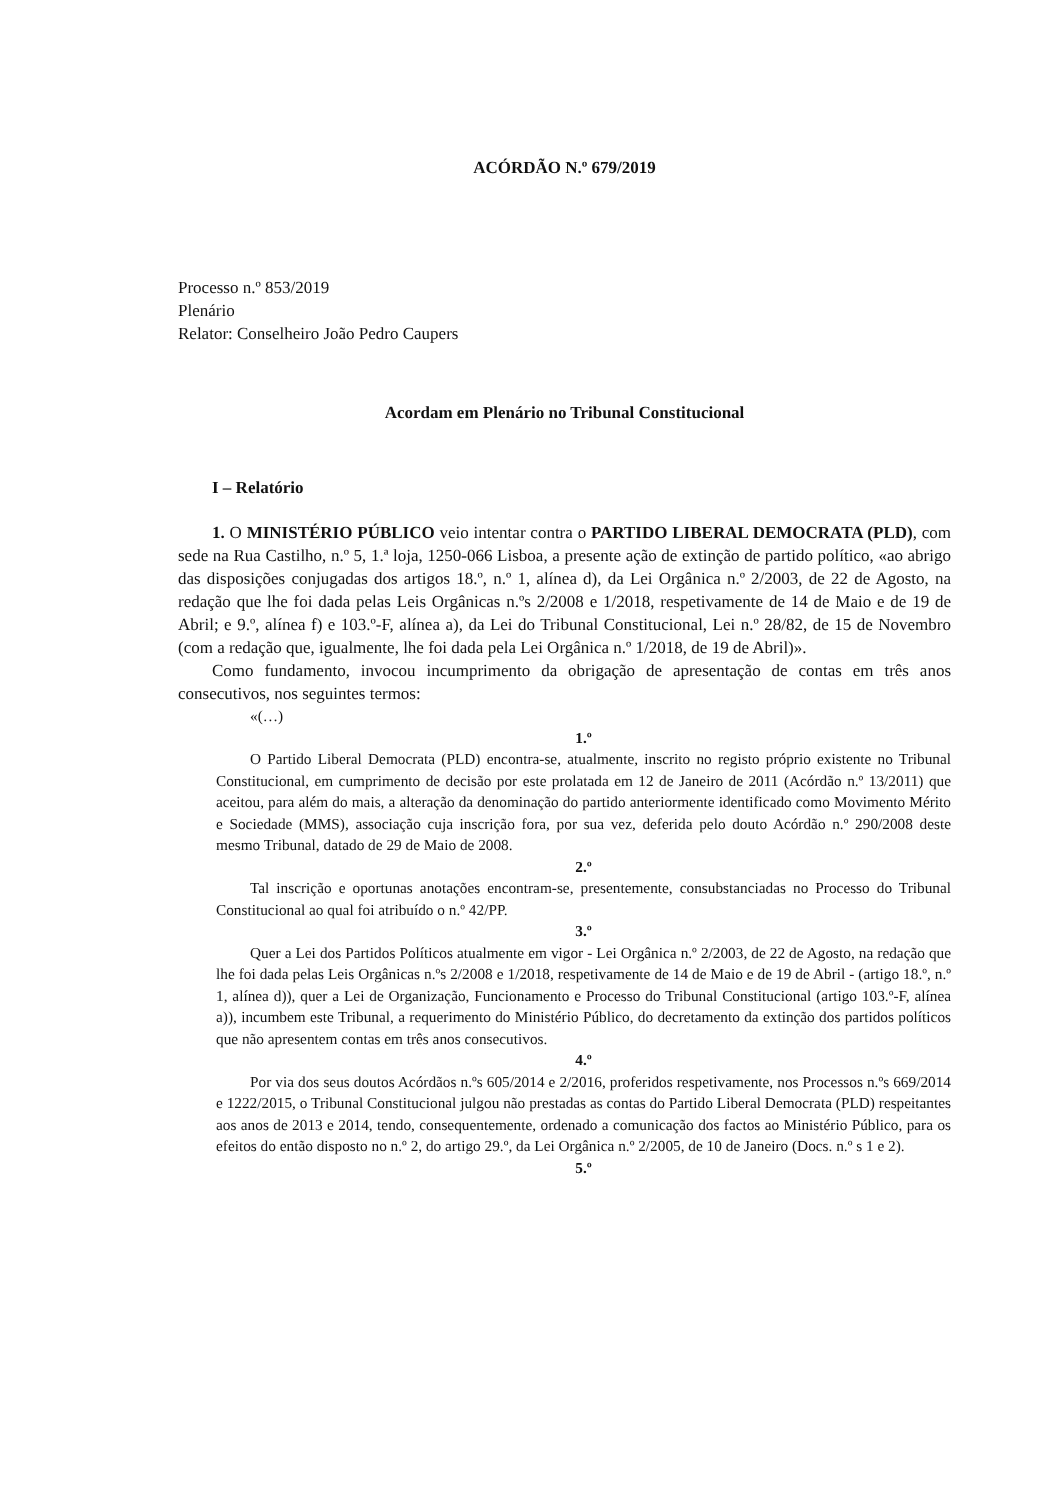ACÓRDÃO N.º 679/2019
Processo n.º 853/2019
Plenário
Relator: Conselheiro João Pedro Caupers
Acordam em Plenário no Tribunal Constitucional
I – Relatório
1. O MINISTÉRIO PÚBLICO veio intentar contra o PARTIDO LIBERAL DEMOCRATA (PLD), com sede na Rua Castilho, n.º 5, 1.ª loja, 1250-066 Lisboa, a presente ação de extinção de partido político, «ao abrigo das disposições conjugadas dos artigos 18.º, n.º 1, alínea d), da Lei Orgânica n.º 2/2003, de 22 de Agosto, na redação que lhe foi dada pelas Leis Orgânicas n.ºs 2/2008 e 1/2018, respetivamente de 14 de Maio e de 19 de Abril; e 9.º, alínea f) e 103.º-F, alínea a), da Lei do Tribunal Constitucional, Lei n.º 28/82, de 15 de Novembro (com a redação que, igualmente, lhe foi dada pela Lei Orgânica n.º 1/2018, de 19 de Abril)».
Como fundamento, invocou incumprimento da obrigação de apresentação de contas em três anos consecutivos, nos seguintes termos:
«(…)
1.º
O Partido Liberal Democrata (PLD) encontra-se, atualmente, inscrito no registo próprio existente no Tribunal Constitucional, em cumprimento de decisão por este prolatada em 12 de Janeiro de 2011 (Acórdão n.º 13/2011) que aceitou, para além do mais, a alteração da denominação do partido anteriormente identificado como Movimento Mérito e Sociedade (MMS), associação cuja inscrição fora, por sua vez, deferida pelo douto Acórdão n.º 290/2008 deste mesmo Tribunal, datado de 29 de Maio de 2008.
2.º
Tal inscrição e oportunas anotações encontram-se, presentemente, consubstanciadas no Processo do Tribunal Constitucional ao qual foi atribuído o n.º 42/PP.
3.º
Quer a Lei dos Partidos Políticos atualmente em vigor - Lei Orgânica n.º 2/2003, de 22 de Agosto, na redação que lhe foi dada pelas Leis Orgânicas n.ºs 2/2008 e 1/2018, respetivamente de 14 de Maio e de 19 de Abril - (artigo 18.º, n.º 1, alínea d)), quer a Lei de Organização, Funcionamento e Processo do Tribunal Constitucional (artigo 103.º-F, alínea a)), incumbem este Tribunal, a requerimento do Ministério Público, do decretamento da extinção dos partidos políticos que não apresentem contas em três anos consecutivos.
4.º
Por via dos seus doutos Acórdãos n.ºs 605/2014 e 2/2016, proferidos respetivamente, nos Processos n.ºs 669/2014 e 1222/2015, o Tribunal Constitucional julgou não prestadas as contas do Partido Liberal Democrata (PLD) respeitantes aos anos de 2013 e 2014, tendo, consequentemente, ordenado a comunicação dos factos ao Ministério Público, para os efeitos do então disposto no n.º 2, do artigo 29.º, da Lei Orgânica n.º 2/2005, de 10 de Janeiro (Docs. n.º s 1 e 2).
5.º